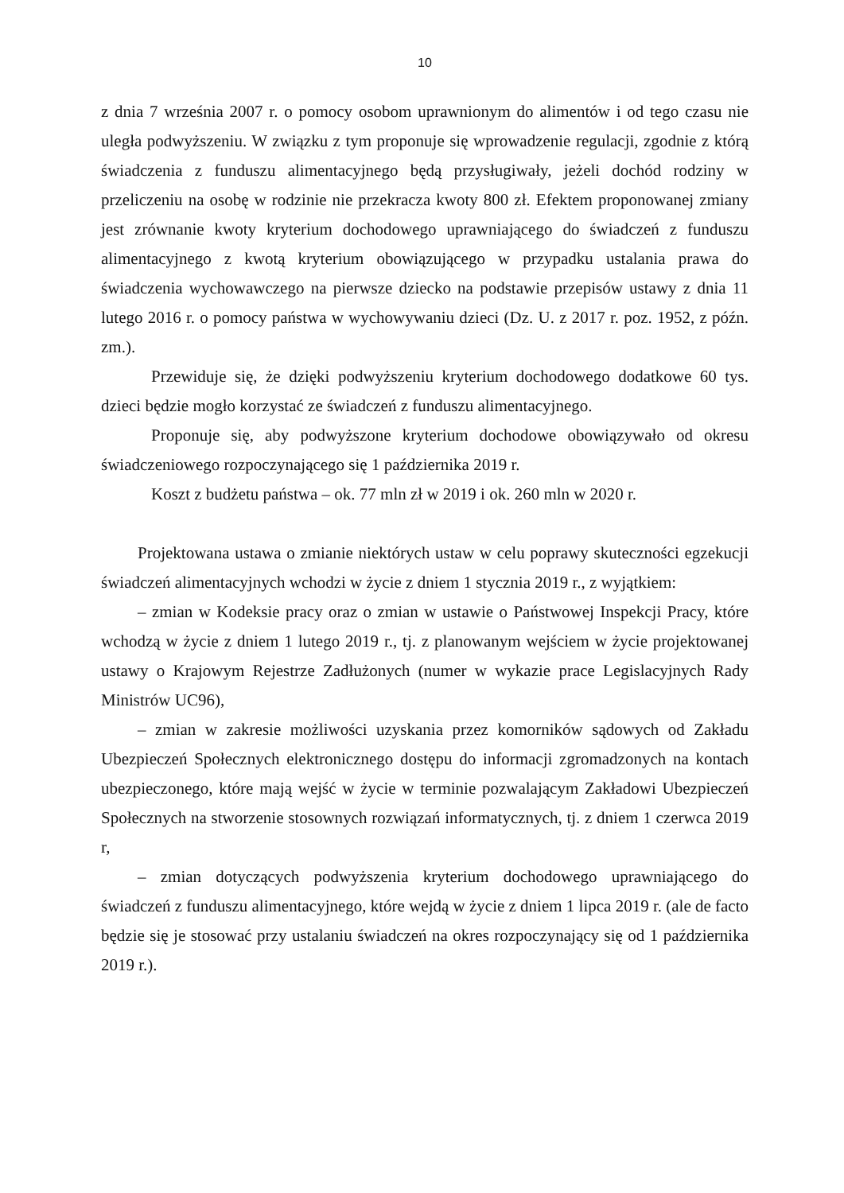10
z dnia 7 września 2007 r. o pomocy osobom uprawnionym do alimentów i od tego czasu nie uległa podwyższeniu. W związku z tym proponuje się wprowadzenie regulacji, zgodnie z którą świadczenia z funduszu alimentacyjnego będą przysługiwały, jeżeli dochód rodziny w przeliczeniu na osobę w rodzinie nie przekracza kwoty 800 zł. Efektem proponowanej zmiany jest zrównanie kwoty kryterium dochodowego uprawniającego do świadczeń z funduszu alimentacyjnego z kwotą kryterium obowiązującego w przypadku ustalania prawa do świadczenia wychowawczego na pierwsze dziecko na podstawie przepisów ustawy z dnia 11 lutego 2016 r. o pomocy państwa w wychowywaniu dzieci (Dz. U. z 2017 r. poz. 1952, z późn. zm.).
Przewiduje się, że dzięki podwyższeniu kryterium dochodowego dodatkowe 60 tys. dzieci będzie mogło korzystać ze świadczeń z funduszu alimentacyjnego.
Proponuje się, aby podwyższone kryterium dochodowe obowiązywało od okresu świadczeniowego rozpoczynającego się 1 października 2019 r.
Koszt z budżetu państwa – ok. 77 mln zł w 2019 i ok. 260 mln w 2020 r.
Projektowana ustawa o zmianie niektórych ustaw w celu poprawy skuteczności egzekucji świadczeń alimentacyjnych wchodzi w życie z dniem 1 stycznia 2019 r., z wyjątkiem:
– zmian w Kodeksie pracy oraz o zmian w ustawie o Państwowej Inspekcji Pracy, które wchodzą w życie z dniem 1 lutego 2019 r., tj. z planowanym wejściem w życie projektowanej ustawy o Krajowym Rejestrze Zadłużonych (numer w wykazie prace Legislacyjnych Rady Ministrów UC96),
– zmian w zakresie możliwości uzyskania przez komorników sądowych od Zakładu Ubezpieczeń Społecznych elektronicznego dostępu do informacji zgromadzonych na kontach ubezpieczonego, które mają wejść w życie w terminie pozwalającym Zakładowi Ubezpieczeń Społecznych na stworzenie stosownych rozwiązań informatycznych, tj. z dniem 1 czerwca 2019 r,
– zmian dotyczących podwyższenia kryterium dochodowego uprawniającego do świadczeń z funduszu alimentacyjnego, które wejdą w życie z dniem 1 lipca 2019 r. (ale de facto będzie się je stosować przy ustalaniu świadczeń na okres rozpoczynający się od 1 października 2019 r.).